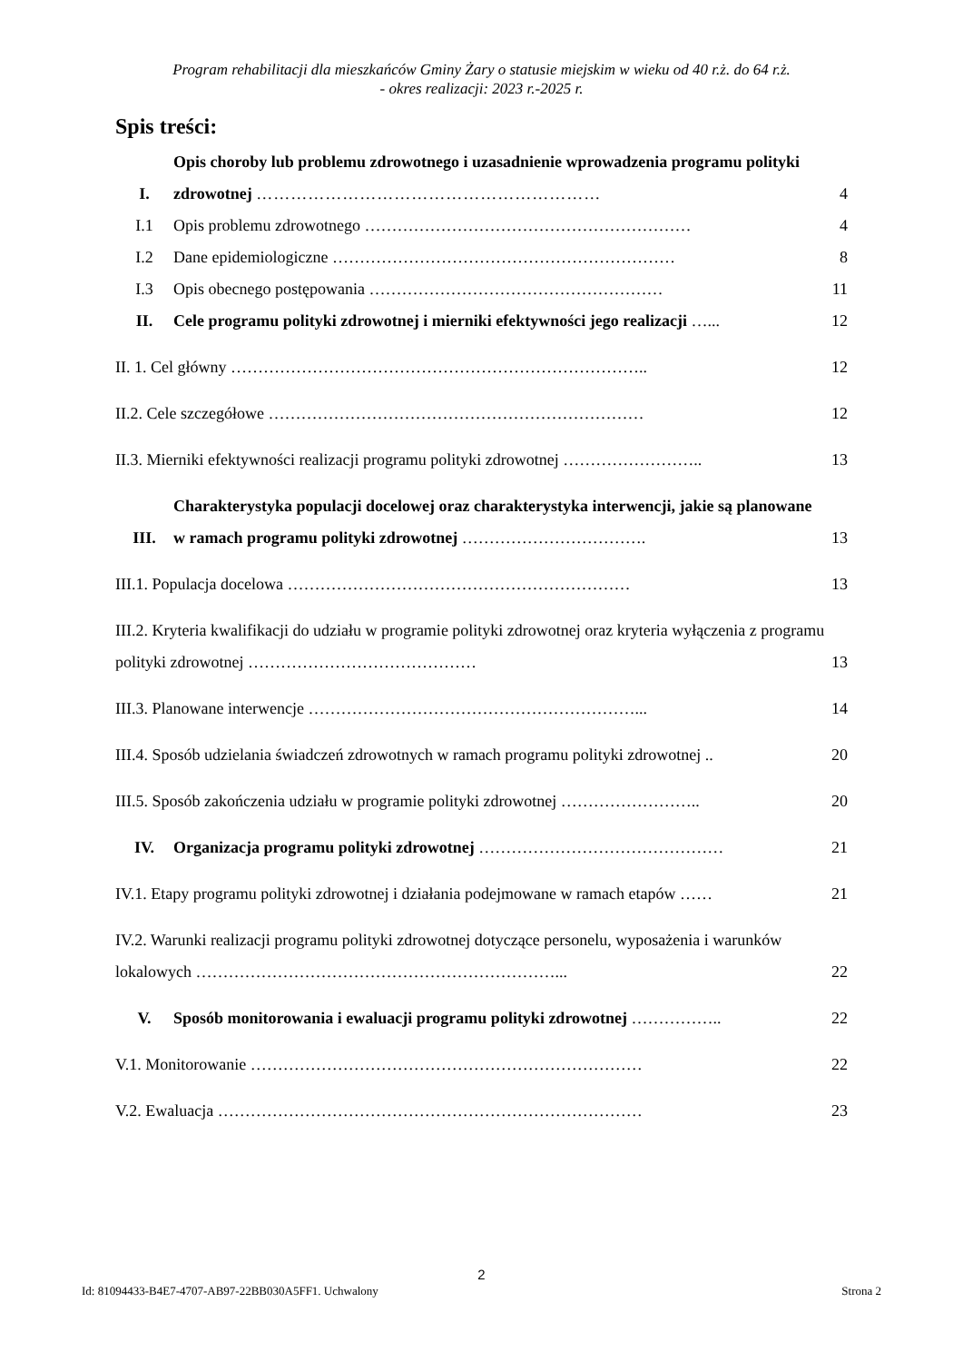Program rehabilitacji dla mieszkańców Gminy Żary o statusie miejskim w wieku od 40 r.ż. do 64 r.ż.
- okres realizacji: 2023 r.-2025 r.
Spis treści:
I. Opis choroby lub problemu zdrowotnego i uzasadnienie wprowadzenia programu polityki zdrowotnej …………………………………………………… 4
I.1 Opis problemu zdrowotnego …………………………………………………… 4
I.2 Dane epidemiologiczne ……………………………………………………… 8
I.3 Opis obecnego postępowania ……………………………………………… 11
II. Cele programu polityki zdrowotnej i mierniki efektywności jego realizacji …... 12
II. 1. Cel główny ………………………………………………………………….. 12
II.2. Cele szczegółowe …………………………………………………………… 12
II.3. Mierniki efektywności realizacji programu polityki zdrowotnej …………………….. 13
III. Charakterystyka populacji docelowej oraz charakterystyka interwencji, jakie są planowane w ramach programu polityki zdrowotnej ……………………………. 13
III.1. Populacja docelowa ……………………………………………………… 13
III.2. Kryteria kwalifikacji do udziału w programie polityki zdrowotnej oraz kryteria wyłączenia z programu polityki zdrowotnej …………………………………… 13
III.3. Planowane interwencje ……………………………………………………... 14
III.4. Sposób udzielania świadczeń zdrowotnych w ramach programu polityki zdrowotnej .. 20
III.5. Sposób zakończenia udziału w programie polityki zdrowotnej …………………….. 20
IV. Organizacja programu polityki zdrowotnej ……………………………………… 21
IV.1. Etapy programu polityki zdrowotnej i działania podejmowane w ramach etapów …… 21
IV.2. Warunki realizacji programu polityki zdrowotnej dotyczące personelu, wyposażenia i warunków lokalowych …………………………………………………………... 22
V. Sposób monitorowania i ewaluacji programu polityki zdrowotnej …………….. 22
V.1. Monitorowanie ……………………………………………………………… 22
V.2. Ewaluacja …………………………………………………………………… 23
2
Id: 81094433-B4E7-4707-AB97-22BB030A5FF1. Uchwalony Strona 2